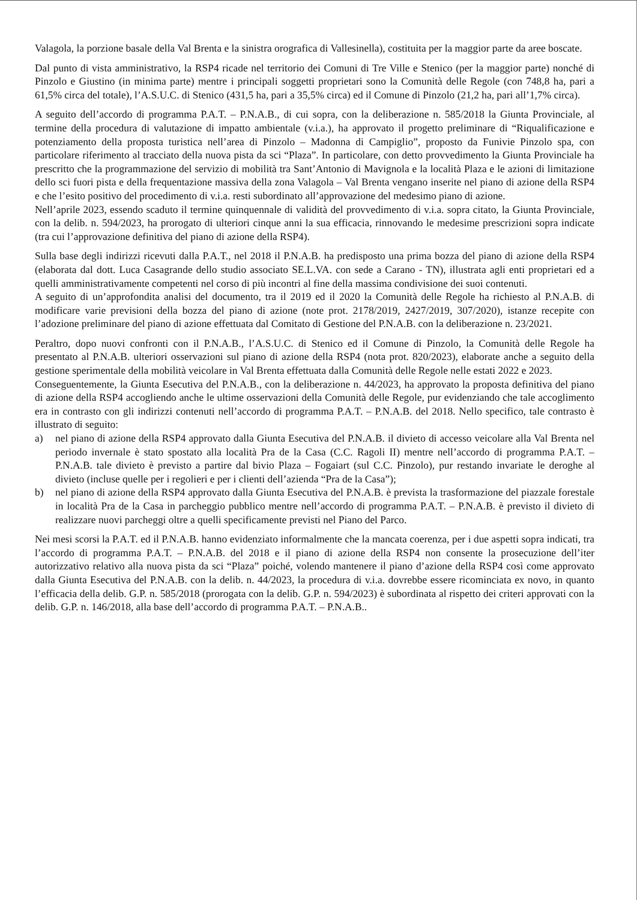Valagola, la porzione basale della Val Brenta e la sinistra orografica di Vallesinella), costituita per la maggior parte da aree boscate.
Dal punto di vista amministrativo, la RSP4 ricade nel territorio dei Comuni di Tre Ville e Stenico (per la maggior parte) nonché di Pinzolo e Giustino (in minima parte) mentre i principali soggetti proprietari sono la Comunità delle Regole (con 748,8 ha, pari a 61,5% circa del totale), l’A.S.U.C. di Stenico (431,5 ha, pari a 35,5% circa) ed il Comune di Pinzolo (21,2 ha, pari all’1,7% circa).
A seguito dell’accordo di programma P.A.T. – P.N.A.B., di cui sopra, con la deliberazione n. 585/2018 la Giunta Provinciale, al termine della procedura di valutazione di impatto ambientale (v.i.a.), ha approvato il progetto preliminare di “Riqualificazione e potenziamento della proposta turistica nell’area di Pinzolo – Madonna di Campiglio”, proposto da Funivie Pinzolo spa, con particolare riferimento al tracciato della nuova pista da sci “Plaza”. In particolare, con detto provvedimento la Giunta Provinciale ha prescritto che la programmazione del servizio di mobilità tra Sant’Antonio di Mavignola e la località Plaza e le azioni di limitazione dello sci fuori pista e della frequentazione massiva della zona Valagola – Val Brenta vengano inserite nel piano di azione della RSP4 e che l’esito positivo del procedimento di v.i.a. resti subordinato all’approvazione del medesimo piano di azione.
Nell’aprile 2023, essendo scaduto il termine quinquennale di validità del provvedimento di v.i.a. sopra citato, la Giunta Provinciale, con la delib. n. 594/2023, ha prorogato di ulteriori cinque anni la sua efficacia, rinnovando le medesime prescrizioni sopra indicate (tra cui l’approvazione definitiva del piano di azione della RSP4).
Sulla base degli indirizzi ricevuti dalla P.A.T., nel 2018 il P.N.A.B. ha predisposto una prima bozza del piano di azione della RSP4 (elaborata dal dott. Luca Casagrande dello studio associato SE.L.VA. con sede a Carano - TN), illustrata agli enti proprietari ed a quelli amministrativamente competenti nel corso di più incontri al fine della massima condivisione dei suoi contenuti.
A seguito di un’approfondita analisi del documento, tra il 2019 ed il 2020 la Comunità delle Regole ha richiesto al P.N.A.B. di modificare varie previsioni della bozza del piano di azione (note prot. 2178/2019, 2427/2019, 307/2020), istanze recepite con l’adozione preliminare del piano di azione effettuata dal Comitato di Gestione del P.N.A.B. con la deliberazione n. 23/2021.
Peraltro, dopo nuovi confronti con il P.N.A.B., l’A.S.U.C. di Stenico ed il Comune di Pinzolo, la Comunità delle Regole ha presentato al P.N.A.B. ulteriori osservazioni sul piano di azione della RSP4 (nota prot. 820/2023), elaborate anche a seguito della gestione sperimentale della mobilità veicolare in Val Brenta effettuata dalla Comunità delle Regole nelle estati 2022 e 2023.
Conseguentemente, la Giunta Esecutiva del P.N.A.B., con la deliberazione n. 44/2023, ha approvato la proposta definitiva del piano di azione della RSP4 accogliendo anche le ultime osservazioni della Comunità delle Regole, pur evidenziando che tale accoglimento era in contrasto con gli indirizzi contenuti nell’accordo di programma P.A.T. – P.N.A.B. del 2018. Nello specifico, tale contrasto è illustrato di seguito:
a) nel piano di azione della RSP4 approvato dalla Giunta Esecutiva del P.N.A.B. il divieto di accesso veicolare alla Val Brenta nel periodo invernale è stato spostato alla località Pra de la Casa (C.C. Ragoli II) mentre nell’accordo di programma P.A.T. – P.N.A.B. tale divieto è previsto a partire dal bivio Plaza – Fogaiart (sul C.C. Pinzolo), pur restando invariate le deroghe al divieto (incluse quelle per i regolieri e per i clienti dell’azienda “Pra de la Casa”);
b) nel piano di azione della RSP4 approvato dalla Giunta Esecutiva del P.N.A.B. è prevista la trasformazione del piazzale forestale in località Pra de la Casa in parcheggio pubblico mentre nell’accordo di programma P.A.T. – P.N.A.B. è previsto il divieto di realizzare nuovi parcheggi oltre a quelli specificamente previsti nel Piano del Parco.
Nei mesi scorsi la P.A.T. ed il P.N.A.B. hanno evidenziato informalmente che la mancata coerenza, per i due aspetti sopra indicati, tra l’accordo di programma P.A.T. – P.N.A.B. del 2018 e il piano di azione della RSP4 non consente la prosecuzione dell’iter autorizzativo relativo alla nuova pista da sci “Plaza” poiché, volendo mantenere il piano d’azione della RSP4 così come approvato dalla Giunta Esecutiva del P.N.A.B. con la delib. n. 44/2023, la procedura di v.i.a. dovrebbe essere ricominciata ex novo, in quanto l’efficacia della delib. G.P. n. 585/2018 (prorogata con la delib. G.P. n. 594/2023) è subordinata al rispetto dei criteri approvati con la delib. G.P. n. 146/2018, alla base dell’accordo di programma P.A.T. – P.N.A.B..